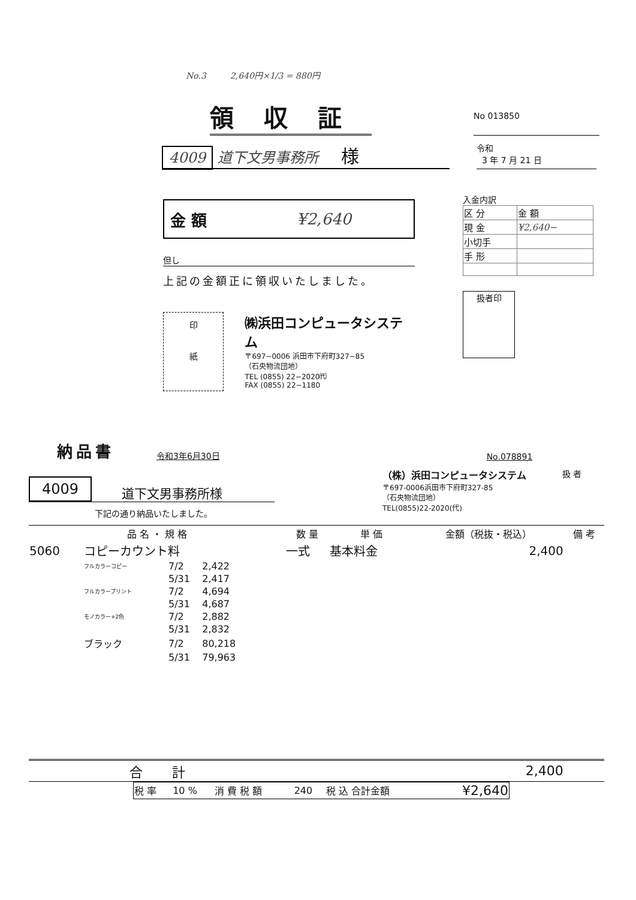No.3 2,640円×1/3 = 880円
領収証
No 013850
4009 道下文男事務所 様
令和
3 年 7 月 21 日
金 額 ¥2,640
但し
上記の金額正に領収いたしました。
印
紙
㈱浜田コンピュータシステム
〒697−0006 浜田市下府町327−85
（石央物流団地）
TEL (0855) 22−2020㈹
FAX (0855) 22−1180
入金内訳
| 区 分 | 金 額 |
| 現 金 | ¥2,640− |
| 小切手 | |
| 手 形 | |
扱者印
納品書
令和3年6月30日
No.078891
4009 道下文男事務所様
下記の通り納品いたしました。
（株）浜田コンピュータシステム
〒697-0006浜田市下府町327-85
（石央物流団地）
TEL(0855)22-2020(代)
扱 者
| 品 名 ・ 規 格 | | | 数 量 | 単 価 | 金額（税抜・税込） | 備 考 |
| --- | --- | --- | --- | --- | --- | --- |
| 5060 | コピーカウント料 | | 一式 | 基本料金 | 2,400 | |
| | フルカラーコピー | 7/2 2,422 | | | | |
| | | 5/31 2,417 | | | | |
| | フルカラープリント | 7/2 4,694 | | | | |
| | | 5/31 4,687 | | | | |
| | モノカラー+2色 | 7/2 2,882 | | | | |
| | | 5/31 2,832 | | | | |
| | ブラック | 7/2 80,218 | | | | |
| | | 5/31 79,963 | | | | |
| 合 計 | | | | | 2,400 | |
| 税 率 | 10 % | 消 費 税 額 | 240 | 税 込 合計金額 | ¥2,640 |